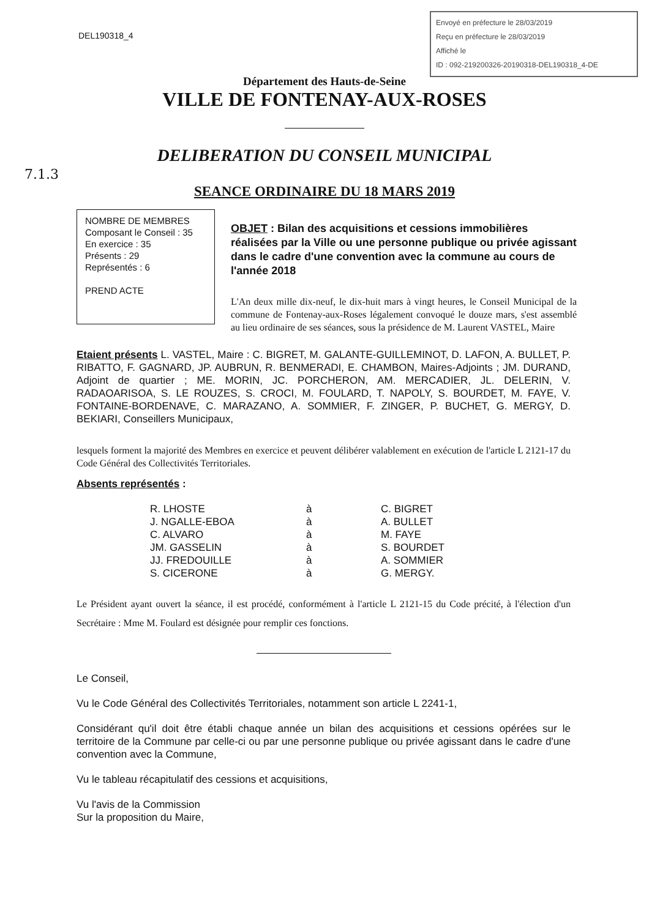DEL190318_4
Envoyé en préfecture le 28/03/2019
Reçu en préfecture le 28/03/2019
Affiché le
ID : 092-219200326-20190318-DEL190318_4-DE
Département des Hauts-de-Seine
VILLE DE FONTENAY-AUX-ROSES
DELIBERATION DU CONSEIL MUNICIPAL
7.1.3
SEANCE ORDINAIRE DU 18 MARS 2019
NOMBRE DE MEMBRES
Composant le Conseil : 35
En exercice : 35
Présents : 29
Représentés : 6
PREND ACTE
OBJET : Bilan des acquisitions et cessions immobilières réalisées par la Ville ou une personne publique ou privée agissant dans le cadre d'une convention avec la commune au cours de l'année 2018
L'An deux mille dix-neuf, le dix-huit mars à vingt heures, le Conseil Municipal de la commune de Fontenay-aux-Roses légalement convoqué le douze mars, s'est assemblé au lieu ordinaire de ses séances, sous la présidence de M. Laurent VASTEL, Maire
Etaient présents L. VASTEL, Maire : C. BIGRET, M. GALANTE-GUILLEMINOT, D. LAFON, A. BULLET, P. RIBATTO, F. GAGNARD, JP. AUBRUN, R. BENMERADI, E. CHAMBON, Maires-Adjoints ; JM. DURAND, Adjoint de quartier ; ME. MORIN, JC. PORCHERON, AM. MERCADIER, JL. DELERIN, V. RADAOARISOA, S. LE ROUZES, S. CROCI, M. FOULARD, T. NAPOLY, S. BOURDET, M. FAYE, V. FONTAINE-BORDENAVE, C. MARAZANO, A. SOMMIER, F. ZINGER, P. BUCHET, G. MERGY, D. BEKIARI, Conseillers Municipaux,
lesquels forment la majorité des Membres en exercice et peuvent délibérer valablement en exécution de l'article L 2121-17 du Code Général des Collectivités Territoriales.
Absents représentés :
| R. LHOSTE | à | C. BIGRET |
| J. NGALLE-EBOA | à | A. BULLET |
| C. ALVARO | à | M. FAYE |
| JM. GASSELIN | à | S. BOURDET |
| JJ. FREDOUILLE | à | A. SOMMIER |
| S. CICERONE | à | G. MERGY. |
Le Président ayant ouvert la séance, il est procédé, conformément à l'article L 2121-15 du Code précité, à l'élection d'un Secrétaire : Mme M. Foulard est désignée pour remplir ces fonctions.
Le Conseil,
Vu le Code Général des Collectivités Territoriales, notamment son article L 2241-1,
Considérant qu'il doit être établi chaque année un bilan des acquisitions et cessions opérées sur le territoire de la Commune par celle-ci ou par une personne publique ou privée agissant dans le cadre d'une convention avec la Commune,
Vu le tableau récapitulatif des cessions et acquisitions,
Vu l'avis de la Commission
Sur la proposition du Maire,